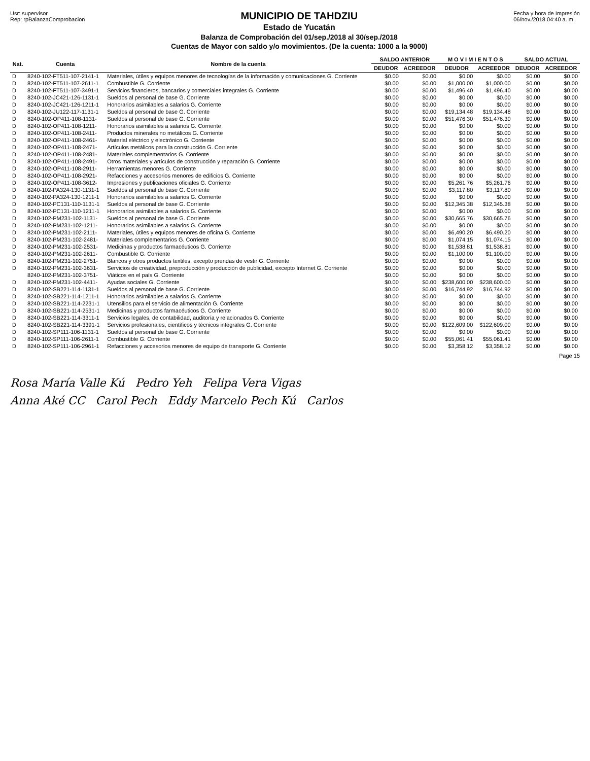Usr: supervisor
Rep: rpBalanzaComprobacion
MUNICIPIO DE TAHDZIU
Estado de Yucatán
Balanza de Comprobación del 01/sep./2018 al 30/sep./2018
Cuentas de Mayor con saldo y/o movimientos. (De la cuenta: 1000 a la 9000)
Fecha y hora de Impresión
06/nov./2018 04:40 a. m.
| Nat. | Cuenta | Nombre de la cuenta | SALDO ANTERIOR | | M O V I M I E N T O S | | SALDO ACTUAL | |
| --- | --- | --- | --- | --- | --- | --- | --- | --- |
| | | | DEUDOR | ACREEDOR | DEUDOR | ACREEDOR | DEUDOR | ACREEDOR |
| D | 8240-102-FT511-107-2141-1 | Materiales, útiles y equipos menores de tecnologías de la información y comunicaciones G. Corriente | $0.00 | $0.00 | $0.00 | $0.00 | $0.00 | $0.00 |
| D | 8240-102-FT511-107-2611-1 | Combustible G. Corriente | $0.00 | $0.00 | $1,000.00 | $1,000.00 | $0.00 | $0.00 |
| D | 8240-102-FT511-107-3491-1 | Servicios financieros, bancarios y comerciales integrales G. Corriente | $0.00 | $0.00 | $1,496.40 | $1,496.40 | $0.00 | $0.00 |
| D | 8240-102-JC421-126-1131-1 | Sueldos al personal de base G. Corriente | $0.00 | $0.00 | $0.00 | $0.00 | $0.00 | $0.00 |
| D | 8240-102-JC421-126-1211-1 | Honorarios asimilables a salarios G. Corriente | $0.00 | $0.00 | $0.00 | $0.00 | $0.00 | $0.00 |
| D | 8240-102-JU122-117-1131-1 | Sueldos al personal de base G. Corriente | $0.00 | $0.00 | $19,134.48 | $19,134.48 | $0.00 | $0.00 |
| D | 8240-102-OP411-108-1131- | Sueldos al personal de base G. Corriente | $0.00 | $0.00 | $51,476.30 | $51,476.30 | $0.00 | $0.00 |
| D | 8240-102-OP411-108-1211- | Honorarios asimilables a salarios G. Corriente | $0.00 | $0.00 | $0.00 | $0.00 | $0.00 | $0.00 |
| D | 8240-102-OP411-108-2411- | Productos minerales no metálicos G. Corriente | $0.00 | $0.00 | $0.00 | $0.00 | $0.00 | $0.00 |
| D | 8240-102-OP411-108-2461- | Material eléctrico y electrónico G. Corriente | $0.00 | $0.00 | $0.00 | $0.00 | $0.00 | $0.00 |
| D | 8240-102-OP411-108-2471- | Artículos metálicos para la construcción G. Corriente | $0.00 | $0.00 | $0.00 | $0.00 | $0.00 | $0.00 |
| D | 8240-102-OP411-108-2481- | Materiales complementarios G. Corriente | $0.00 | $0.00 | $0.00 | $0.00 | $0.00 | $0.00 |
| D | 8240-102-OP411-108-2491- | Otros materiales y artículos de construcción y reparación G. Corriente | $0.00 | $0.00 | $0.00 | $0.00 | $0.00 | $0.00 |
| D | 8240-102-OP411-108-2911- | Herramientas menores G. Corriente | $0.00 | $0.00 | $0.00 | $0.00 | $0.00 | $0.00 |
| D | 8240-102-OP411-108-2921- | Refacciones y accesorios menores de edificios G. Corriente | $0.00 | $0.00 | $0.00 | $0.00 | $0.00 | $0.00 |
| D | 8240-102-OP411-108-3612- | Impresiones y publicaciones oficiales G. Corriente | $0.00 | $0.00 | $5,261.76 | $5,261.76 | $0.00 | $0.00 |
| D | 8240-102-PA324-130-1131-1 | Sueldos al personal de base G. Corriente | $0.00 | $0.00 | $3,117.80 | $3,117.80 | $0.00 | $0.00 |
| D | 8240-102-PA324-130-1211-1 | Honorarios asimilables a salarios G. Corriente | $0.00 | $0.00 | $0.00 | $0.00 | $0.00 | $0.00 |
| D | 8240-102-PC131-110-1131-1 | Sueldos al personal de base G. Corriente | $0.00 | $0.00 | $12,345.38 | $12,345.38 | $0.00 | $0.00 |
| D | 8240-102-PC131-110-1211-1 | Honorarios asimilables a salarios G. Corriente | $0.00 | $0.00 | $0.00 | $0.00 | $0.00 | $0.00 |
| D | 8240-102-PM231-102-1131- | Sueldos al personal de base G. Corriente | $0.00 | $0.00 | $30,665.76 | $30,665.76 | $0.00 | $0.00 |
| D | 8240-102-PM231-102-1211- | Honorarios asimilables a salarios G. Corriente | $0.00 | $0.00 | $0.00 | $0.00 | $0.00 | $0.00 |
| D | 8240-102-PM231-102-2111- | Materiales, útiles y equipos menores de oficina G. Corriente | $0.00 | $0.00 | $6,490.20 | $6,490.20 | $0.00 | $0.00 |
| D | 8240-102-PM231-102-2481- | Materiales complementarios G. Corriente | $0.00 | $0.00 | $1,074.15 | $1,074.15 | $0.00 | $0.00 |
| D | 8240-102-PM231-102-2531- | Medicinas y productos farmacéuticos G. Corriente | $0.00 | $0.00 | $1,538.81 | $1,538.81 | $0.00 | $0.00 |
| D | 8240-102-PM231-102-2611- | Combustible G. Corriente | $0.00 | $0.00 | $1,100.00 | $1,100.00 | $0.00 | $0.00 |
| D | 8240-102-PM231-102-2751- | Blancos y otros productos textiles, excepto prendas de vestir G. Corriente | $0.00 | $0.00 | $0.00 | $0.00 | $0.00 | $0.00 |
| D | 8240-102-PM231-102-3631- | Servicios de creatividad, preproducción y producción de publicidad, excepto Internet G. Corriente | $0.00 | $0.00 | $0.00 | $0.00 | $0.00 | $0.00 |
| | 8240-102-PM231-102-3751- | Viáticos en el país G. Corriente | $0.00 | $0.00 | $0.00 | $0.00 | $0.00 | $0.00 |
| D | 8240-102-PM231-102-4411- | Ayudas sociales G. Corriente | $0.00 | $0.00 | $238,600.00 | $238,600.00 | $0.00 | $0.00 |
| D | 8240-102-SB221-114-1131-1 | Sueldos al personal de base G. Corriente | $0.00 | $0.00 | $16,744.92 | $16,744.92 | $0.00 | $0.00 |
| D | 8240-102-SB221-114-1211-1 | Honorarios asimilables a salarios G. Corriente | $0.00 | $0.00 | $0.00 | $0.00 | $0.00 | $0.00 |
| D | 8240-102-SB221-114-2231-1 | Utensilios para el servicio de alimentación G. Corriente | $0.00 | $0.00 | $0.00 | $0.00 | $0.00 | $0.00 |
| D | 8240-102-SB221-114-2531-1 | Medicinas y productos farmacéuticos G. Corriente | $0.00 | $0.00 | $0.00 | $0.00 | $0.00 | $0.00 |
| D | 8240-102-SB221-114-3311-1 | Servicios legales, de contabilidad, auditoría y relacionados G. Corriente | $0.00 | $0.00 | $0.00 | $0.00 | $0.00 | $0.00 |
| D | 8240-102-SB221-114-3391-1 | Servicios profesionales, científicos y técnicos integrales G. Corriente | $0.00 | $0.00 | $122,609.00 | $122,609.00 | $0.00 | $0.00 |
| D | 8240-102-SP111-106-1131-1 | Sueldos al personal de base G. Corriente | $0.00 | $0.00 | $0.00 | $0.00 | $0.00 | $0.00 |
| D | 8240-102-SP111-106-2611-1 | Combustible G. Corriente | $0.00 | $0.00 | $55,061.41 | $55,061.41 | $0.00 | $0.00 |
| D | 8240-102-SP111-106-2961-1 | Refacciones y accesorios menores de equipo de transporte G. Corriente | $0.00 | $0.00 | $3,358.12 | $3,358.12 | $0.00 | $0.00 |
Page 15
Rosa María Valle Kú Pedro Yeh Felipa Vera Vigas
Anna Aké CC Carol Pech Eddy Marcelo Pech Kú Carlos